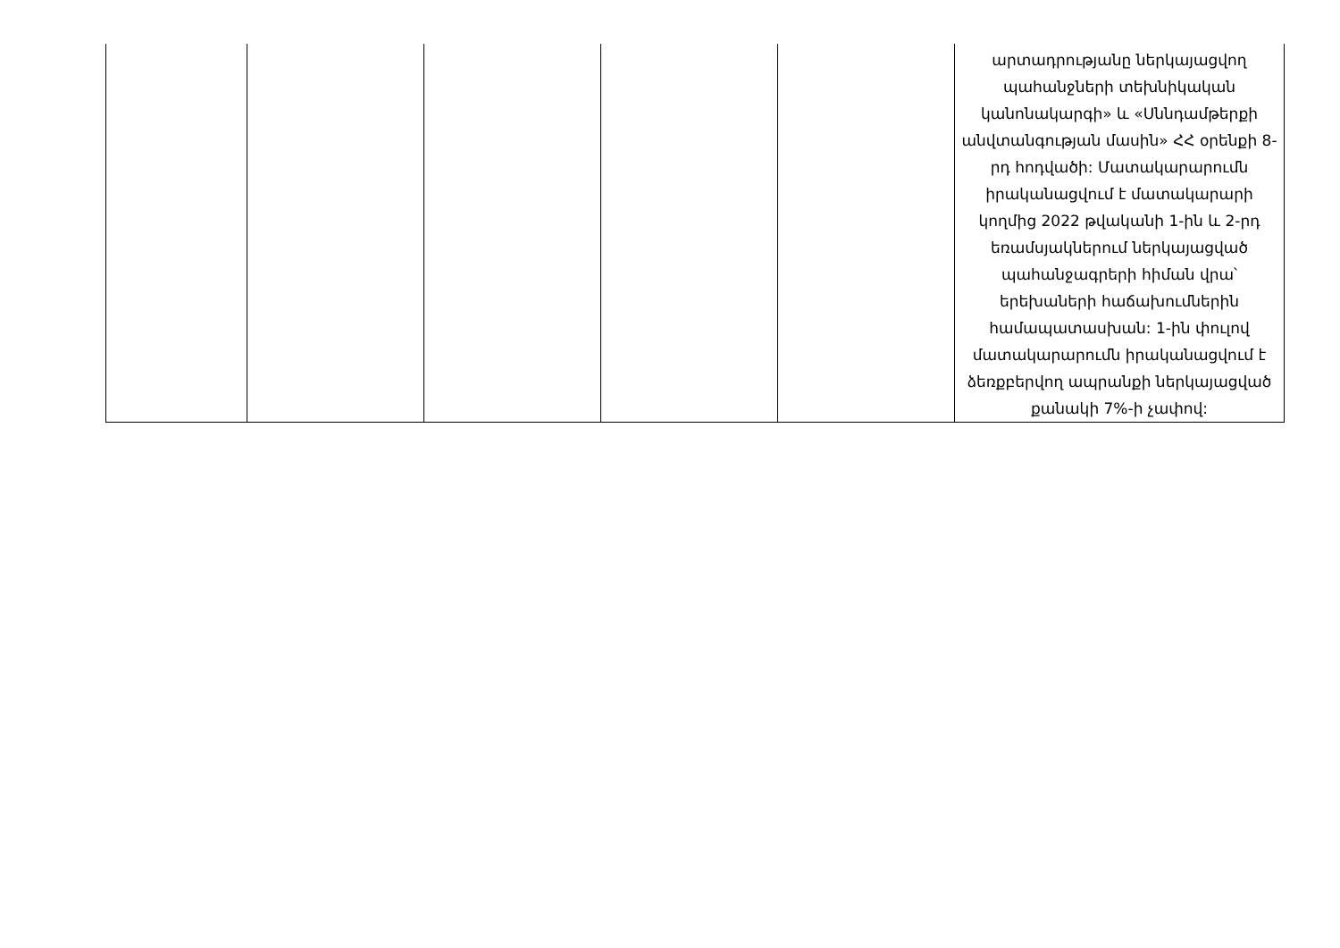| | | | | | արտադրությանը ներկայացվող պահանջների տեխնիկական կանոնակարգի» և «Սննդամթերքի անվտանգության մասին» ՀՀ օրենքի 8-րդ հոդվածի: Մատակարարումն իրականացվում է մատակարարի կողմից 2022 թվականի 1-ին և 2-րդ եռամսյակներում ներկայացված պահանջագրերի հիման վրա՝ երեխաների հաճախումներին համապատասխան: 1-ին փուլով մատակարարումն իրականացվում է ձեռքբերվող ապրանքի ներկայացված քանակի 7%-ի չափով: |